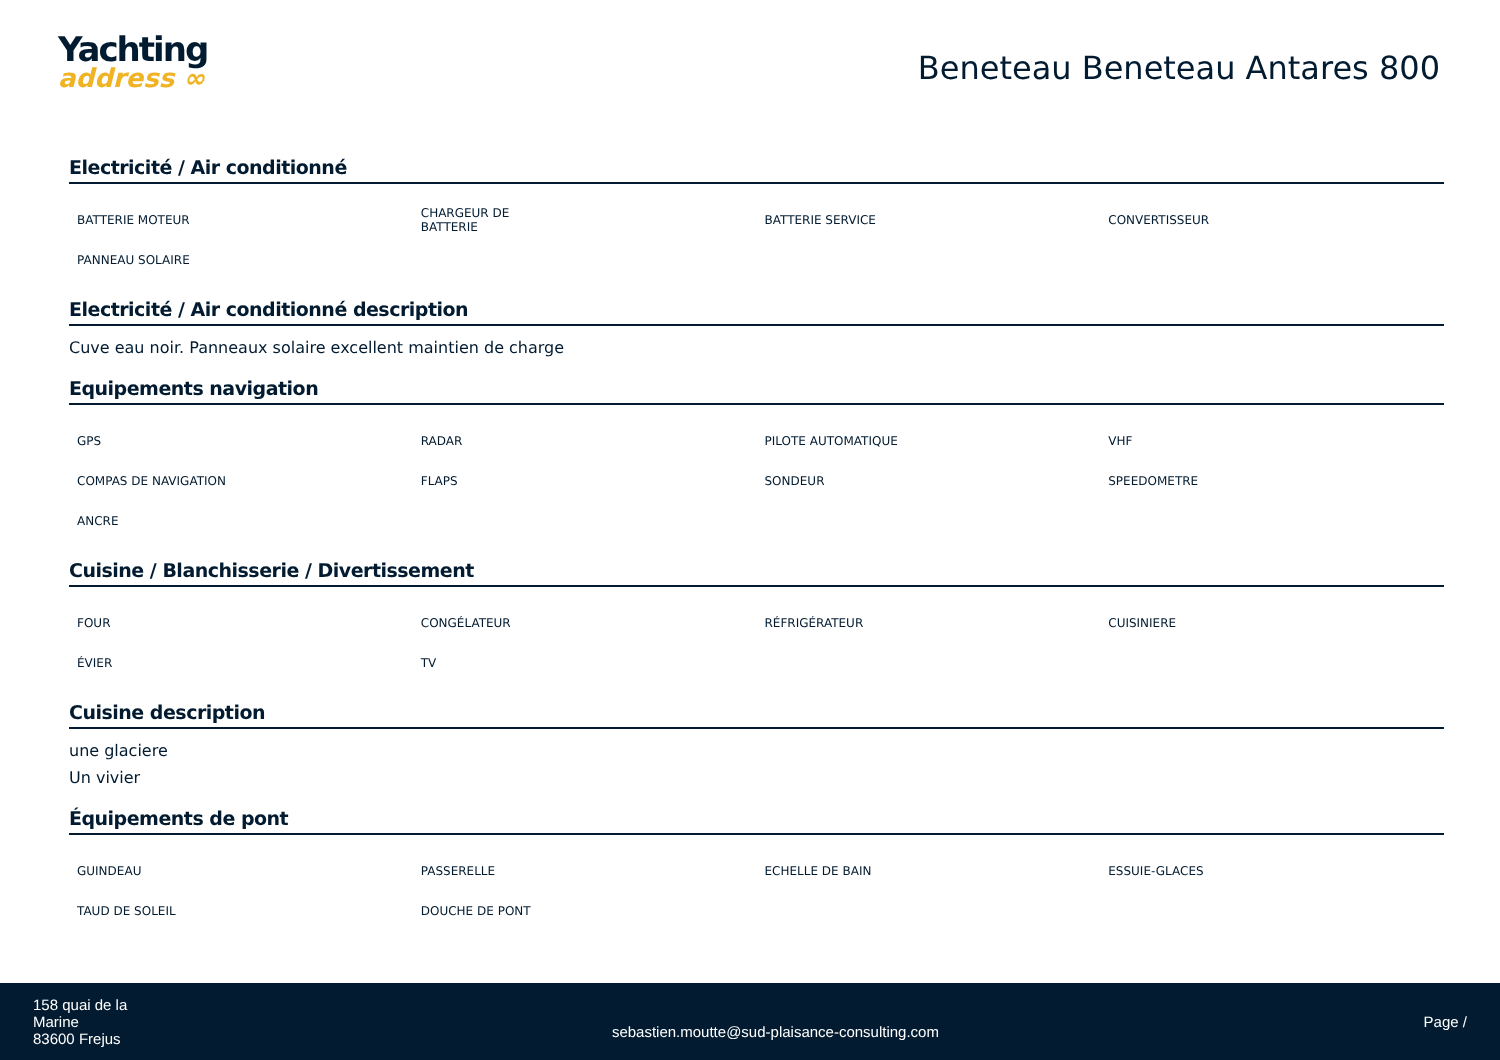Yachting
address ∞
Beneteau Beneteau Antares 800
Electricité / Air conditionné
| BATTERIE MOTEUR | CHARGEUR DE BATTERIE | BATTERIE SERVICE | CONVERTISSEUR |
| PANNEAU SOLAIRE | | | |
Electricité / Air conditionné description
Cuve eau noir. Panneaux solaire excellent maintien de charge
Equipements navigation
| GPS | RADAR | PILOTE AUTOMATIQUE | VHF |
| COMPAS DE NAVIGATION | FLAPS | SONDEUR | SPEEDOMETRE |
| ANCRE | | | |
Cuisine / Blanchisserie / Divertissement
| FOUR | CONGÉLATEUR | RÉFRIGÉRATEUR | CUISINIERE |
| ÉVIER | TV | | |
Cuisine description
une glaciere
Un vivier
Équipements de pont
| GUINDEAU | PASSERELLE | ECHELLE DE BAIN | ESSUIE-GLACES |
| TAUD DE SOLEIL | DOUCHE DE PONT | | |
158 quai de la
Marine
83600 Frejus
sebastien.moutte@sud-plaisance-consulting.com
Page /